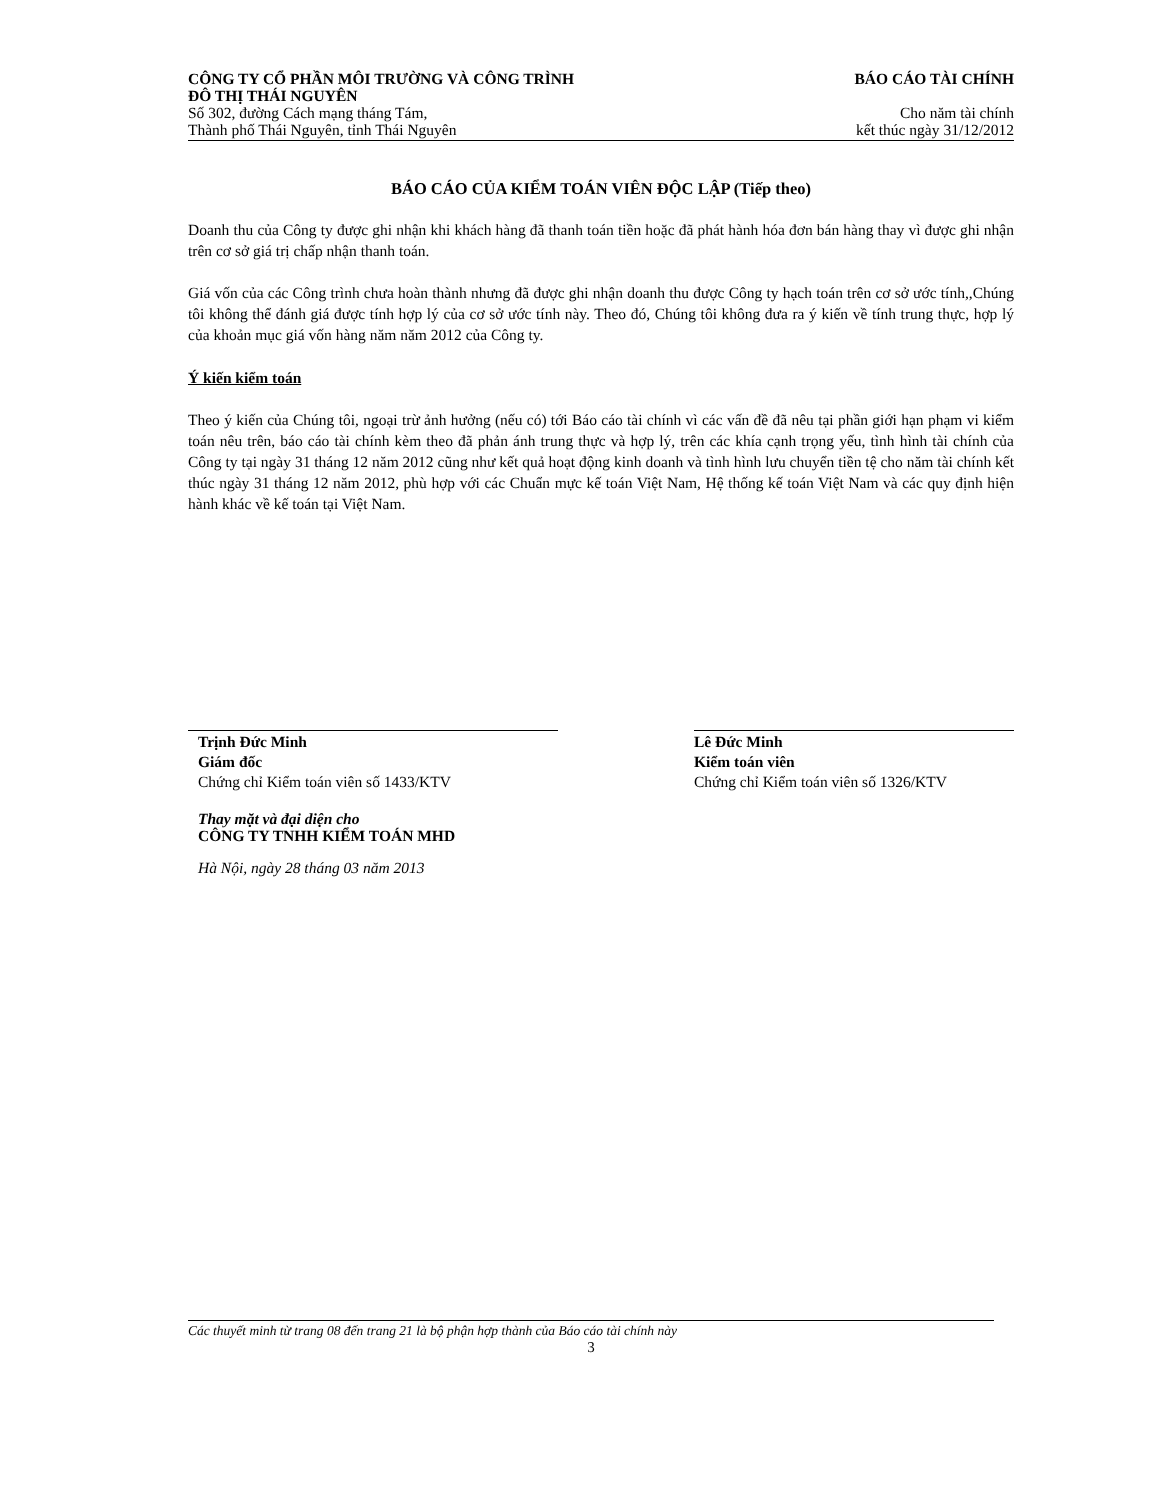CÔNG TY CỔ PHẦN MÔI TRƯỜNG VÀ CÔNG TRÌNH
ĐÔ THỊ THÁI NGUYÊN BÁO CÁO TÀI CHÍNH
Số 302, đường Cách mạng tháng Tám,
Thành phố Thái Nguyên, tỉnh Thái Nguyên Cho năm tài chính
kết thúc ngày 31/12/2012
BÁO CÁO CỦA KIỂM TOÁN VIÊN ĐỘC LẬP (Tiếp theo)
Doanh thu của Công ty được ghi nhận khi khách hàng đã thanh toán tiền hoặc đã phát hành hóa đơn bán hàng thay vì được ghi nhận trên cơ sở giá trị chấp nhận thanh toán.
Giá vốn của các Công trình chưa hoàn thành nhưng đã được ghi nhận doanh thu được Công ty hạch toán trên cơ sở ước tính,,Chúng tôi không thể đánh giá được tính hợp lý của cơ sở ước tính này. Theo đó, Chúng tôi không đưa ra ý kiến về tính trung thực, hợp lý của khoản mục giá vốn hàng năm năm 2012 của Công ty.
Ý kiến kiểm toán
Theo ý kiến của Chúng tôi, ngoại trừ ảnh hưởng (nếu có) tới Báo cáo tài chính vì các vấn đề đã nêu tại phần giới hạn phạm vi kiểm toán nêu trên, báo cáo tài chính kèm theo đã phản ánh trung thực và hợp lý, trên các khía cạnh trọng yếu, tình hình tài chính của Công ty tại ngày 31 tháng 12 năm 2012 cũng như kết quả hoạt động kinh doanh và tình hình lưu chuyển tiền tệ cho năm tài chính kết thúc ngày 31 tháng 12 năm 2012, phù hợp với các Chuẩn mực kế toán Việt Nam, Hệ thống kế toán Việt Nam và các quy định hiện hành khác về kế toán tại Việt Nam.
Trịnh Đức Minh
Giám đốc
Chứng chỉ Kiểm toán viên số 1433/KTV
Thay mặt và đại diện cho
CÔNG TY TNHH KIỂM TOÁN MHD
Hà Nội, ngày 28 tháng 03 năm 2013
Lê Đức Minh
Kiểm toán viên
Chứng chỉ Kiểm toán viên số 1326/KTV
Các thuyết minh từ trang 08 đến trang 21 là bộ phận hợp thành của Báo cáo tài chính này
3